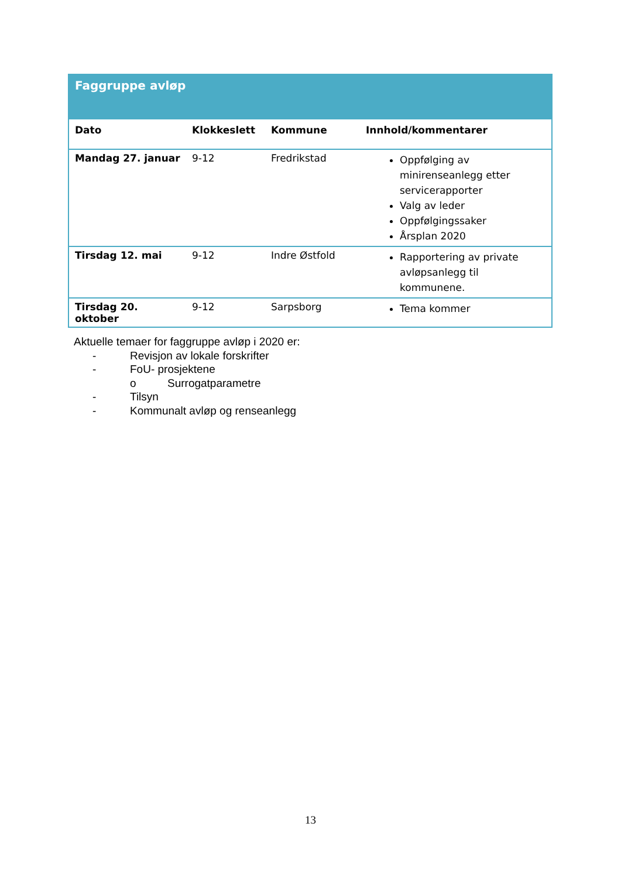| Faggruppe avløp | | | |
| --- | --- | --- | --- |
| Dato | Klokkeslett | Kommune | Innhold/kommentarer |
| Mandag 27. januar | 9-12 | Fredrikstad | Oppfølging av minirenseanlegg etter servicerapporter Valg av leder Oppfølgingssaker Årsplan 2020 |
| Tirsdag 12. mai | 9-12 | Indre Østfold | Rapportering av private avløpsanlegg til kommunene. |
| Tirsdag 20. oktober | 9-12 | Sarpsborg | Tema kommer |
Aktuelle temaer for faggruppe avløp i 2020 er:
- Revisjon av lokale forskrifter
- FoU- prosjektene
o Surrogatparametre
- Tilsyn
- Kommunalt avløp og renseanlegg
13